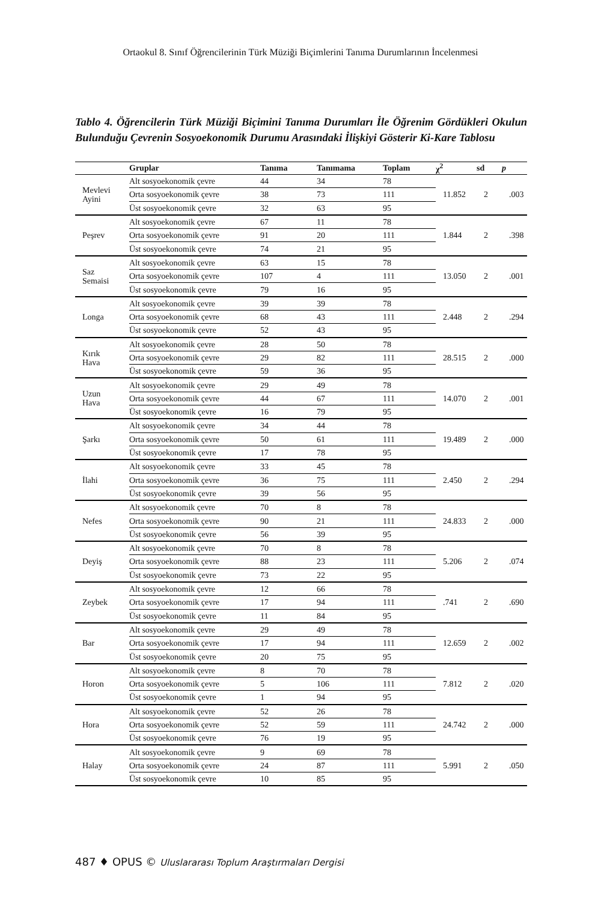Ortaokul 8. Sınıf Öğrencilerinin Türk Müziği Biçimlerini Tanıma Durumlarının İncelenmesi
Tablo 4. Öğrencilerin Türk Müziği Biçimini Tanıma Durumları İle Öğrenim Gördükleri Okulun Bulunduğu Çevrenin Sosyoekonomik Durumu Arasındaki İlişkiyi Gösterir Ki-Kare Tablosu
| | Gruplar | Tanıma | Tanımama | Toplam | χ<sup>2</sup> | sd | p |
| --- | --- | --- | --- | --- | --- | --- | --- |
| Mevlevi Ayini | Alt sosyoekonomik çevre | 44 | 34 | 78 | 11.852 | 2 | .003 |
| | Orta sosyoekonomik çevre | 38 | 73 | 111 | | | |
| | Üst sosyoekonomik çevre | 32 | 63 | 95 | | | |
| Peşrev | Alt sosyoekonomik çevre | 67 | 11 | 78 | 1.844 | 2 | .398 |
| | Orta sosyoekonomik çevre | 91 | 20 | 111 | | | |
| | Üst sosyoekonomik çevre | 74 | 21 | 95 | | | |
| Saz Semaisi | Alt sosyoekonomik çevre | 63 | 15 | 78 | 13.050 | 2 | .001 |
| | Orta sosyoekonomik çevre | 107 | 4 | 111 | | | |
| | Üst sosyoekonomik çevre | 79 | 16 | 95 | | | |
| Longa | Alt sosyoekonomik çevre | 39 | 39 | 78 | 2.448 | 2 | .294 |
| | Orta sosyoekonomik çevre | 68 | 43 | 111 | | | |
| | Üst sosyoekonomik çevre | 52 | 43 | 95 | | | |
| Kırık Hava | Alt sosyoekonomik çevre | 28 | 50 | 78 | 28.515 | 2 | .000 |
| | Orta sosyoekonomik çevre | 29 | 82 | 111 | | | |
| | Üst sosyoekonomik çevre | 59 | 36 | 95 | | | |
| Uzun Hava | Alt sosyoekonomik çevre | 29 | 49 | 78 | 14.070 | 2 | .001 |
| | Orta sosyoekonomik çevre | 44 | 67 | 111 | | | |
| | Üst sosyoekonomik çevre | 16 | 79 | 95 | | | |
| Şarkı | Alt sosyoekonomik çevre | 34 | 44 | 78 | 19.489 | 2 | .000 |
| | Orta sosyoekonomik çevre | 50 | 61 | 111 | | | |
| | Üst sosyoekonomik çevre | 17 | 78 | 95 | | | |
| İlahi | Alt sosyoekonomik çevre | 33 | 45 | 78 | 2.450 | 2 | .294 |
| | Orta sosyoekonomik çevre | 36 | 75 | 111 | | | |
| | Üst sosyoekonomik çevre | 39 | 56 | 95 | | | |
| Nefes | Alt sosyoekonomik çevre | 70 | 8 | 78 | 24.833 | 2 | .000 |
| | Orta sosyoekonomik çevre | 90 | 21 | 111 | | | |
| | Üst sosyoekonomik çevre | 56 | 39 | 95 | | | |
| Deyiş | Alt sosyoekonomik çevre | 70 | 8 | 78 | 5.206 | 2 | .074 |
| | Orta sosyoekonomik çevre | 88 | 23 | 111 | | | |
| | Üst sosyoekonomik çevre | 73 | 22 | 95 | | | |
| Zeybek | Alt sosyoekonomik çevre | 12 | 66 | 78 | .741 | 2 | .690 |
| | Orta sosyoekonomik çevre | 17 | 94 | 111 | | | |
| | Üst sosyoekonomik çevre | 11 | 84 | 95 | | | |
| Bar | Alt sosyoekonomik çevre | 29 | 49 | 78 | 12.659 | 2 | .002 |
| | Orta sosyoekonomik çevre | 17 | 94 | 111 | | | |
| | Üst sosyoekonomik çevre | 20 | 75 | 95 | | | |
| Horon | Alt sosyoekonomik çevre | 8 | 70 | 78 | 7.812 | 2 | .020 |
| | Orta sosyoekonomik çevre | 5 | 106 | 111 | | | |
| | Üst sosyoekonomik çevre | 1 | 94 | 95 | | | |
| Hora | Alt sosyoekonomik çevre | 52 | 26 | 78 | 24.742 | 2 | .000 |
| | Orta sosyoekonomik çevre | 52 | 59 | 111 | | | |
| | Üst sosyoekonomik çevre | 76 | 19 | 95 | | | |
| Halay | Alt sosyoekonomik çevre | 9 | 69 | 78 | 5.991 | 2 | .050 |
| | Orta sosyoekonomik çevre | 24 | 87 | 111 | | | |
| | Üst sosyoekonomik çevre | 10 | 85 | 95 | | | |
487 ♦ OPUS © Uluslararası Toplum Araştırmaları Dergisi